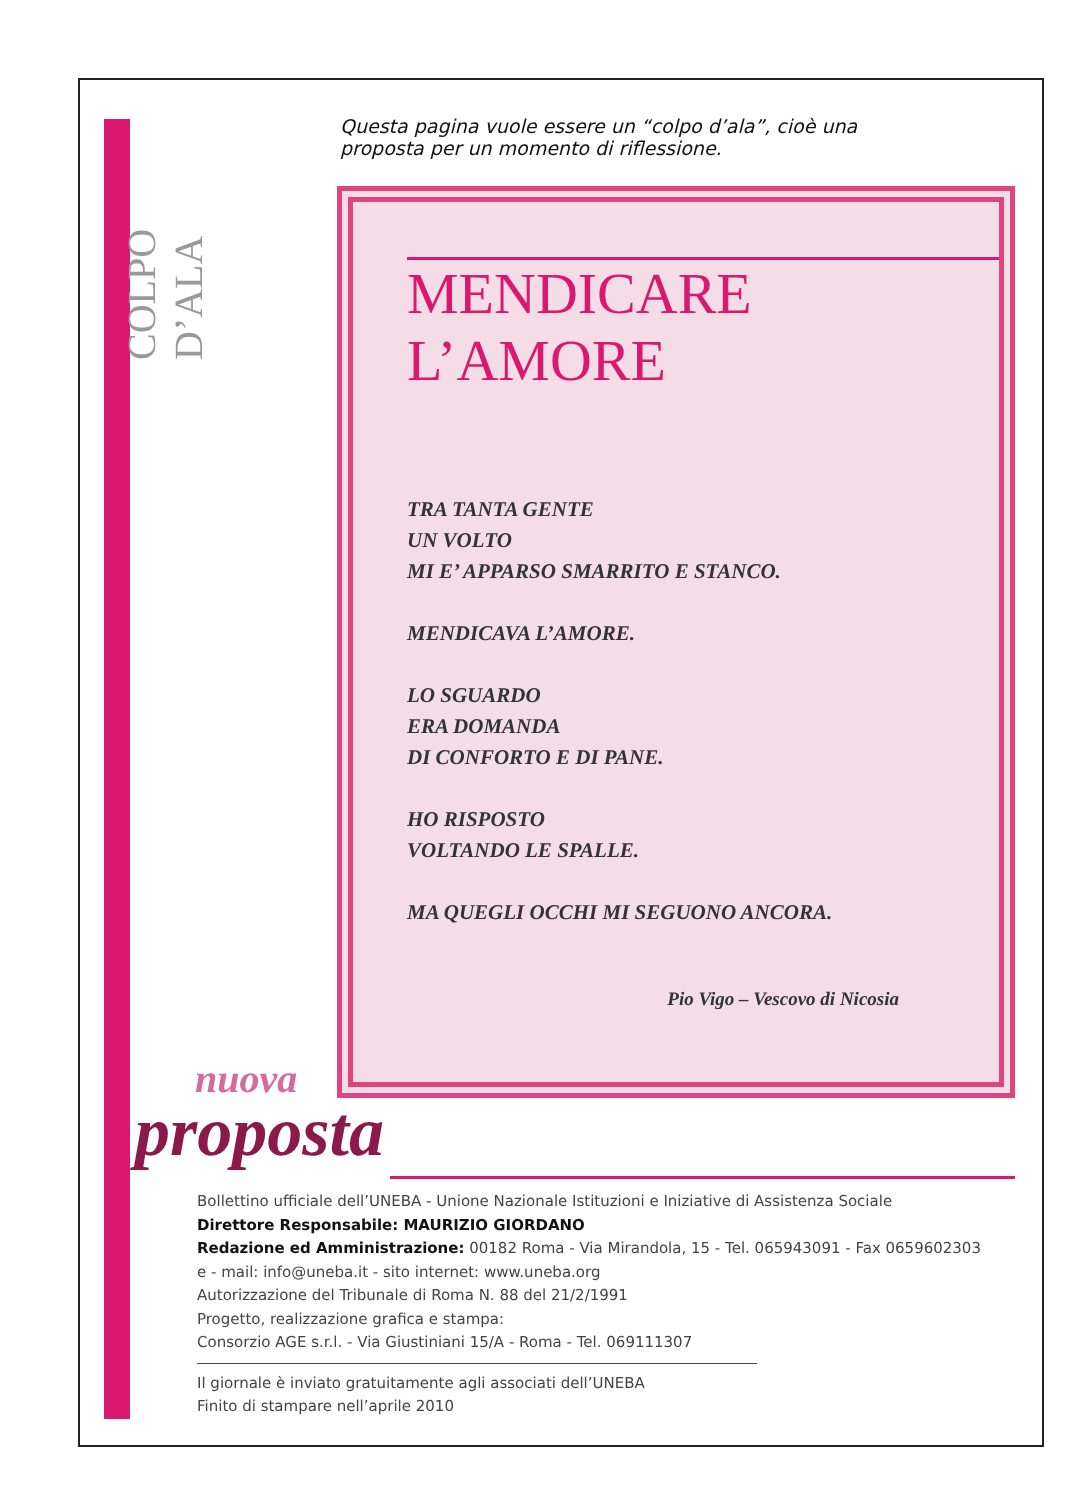COLPO D’ALA
Questa pagina vuole essere un “colpo d’ala”, cioè una proposta per un momento di riflessione.
MENDICARE L’AMORE
TRA TANTA GENTE
UN VOLTO
MI E’ APPARSO SMARRITO E STANCO.
MENDICAVA L’AMORE.
LO SGUARDO
ERA DOMANDA
DI CONFORTO E DI PANE.
HO RISPOSTO
VOLTANDO LE SPALLE.
MA QUEGLI OCCHI MI SEGUONO ANCORA.
Pio Vigo – Vescovo di Nicosia
nuova
proposta
Bollettino ufficiale dell’UNEBA - Unione Nazionale Istituzioni e Iniziative di Assistenza Sociale
Direttore Responsabile: MAURIZIO GIORDANO
Redazione ed Amministrazione: 00182 Roma - Via Mirandola, 15 - Tel. 065943091 - Fax 0659602303
e - mail: info@uneba.it - sito internet: www.uneba.org
Autorizzazione del Tribunale di Roma N. 88 del 21/2/1991
Progetto, realizzazione grafica e stampa:
Consorzio AGE s.r.l. - Via Giustiniani 15/A - Roma - Tel. 069111307
Il giornale è inviato gratuitamente agli associati dell’UNEBA
Finito di stampare nell’aprile 2010